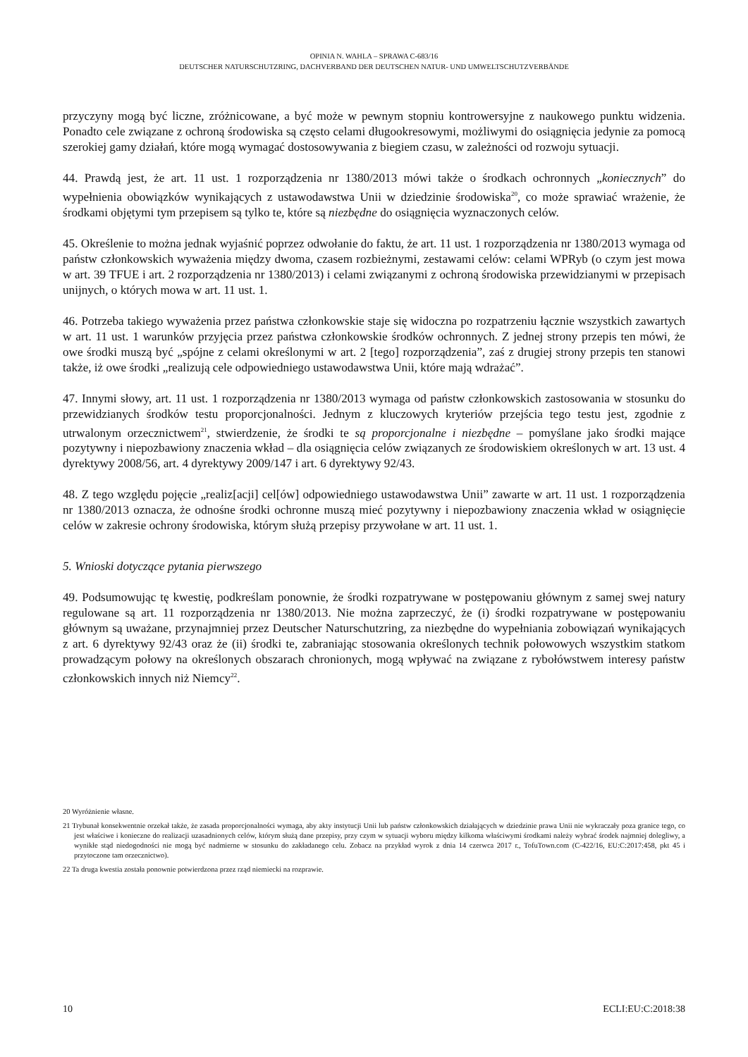OPINIA N. WAHLA – SPRAWA C-683/16
DEUTSCHER NATURSCHUTZRING, DACHVERBAND DER DEUTSCHEN NATUR- UND UMWELTSCHUTZVERBÄNDE
przyczyny mogą być liczne, zróżnicowane, a być może w pewnym stopniu kontrowersyjne z naukowego punktu widzenia. Ponadto cele związane z ochroną środowiska są często celami długookresowymi, możliwymi do osiągnięcia jedynie za pomocą szerokiej gamy działań, które mogą wymagać dostosowywania z biegiem czasu, w zależności od rozwoju sytuacji.
44. Prawdą jest, że art. 11 ust. 1 rozporządzenia nr 1380/2013 mówi także o środkach ochronnych „koniecznych” do wypełnienia obowiązków wynikających z ustawodawstwa Unii w dziedzinie środowiska<sup>20</sup>, co może sprawiać wrażenie, że środkami objętymi tym przepisem są tylko te, które są niezbędne do osiągnięcia wyznaczonych celów.
45. Określenie to można jednak wyjaśnić poprzez odwołanie do faktu, że art. 11 ust. 1 rozporządzenia nr 1380/2013 wymaga od państw członkowskich wyważenia między dwoma, czasem rozbieżnymi, zestawami celów: celami WPRyb (o czym jest mowa w art. 39 TFUE i art. 2 rozporządzenia nr 1380/2013) i celami związanymi z ochroną środowiska przewidzianymi w przepisach unijnych, o których mowa w art. 11 ust. 1.
46. Potrzeba takiego wyważenia przez państwa członkowskie staje się widoczna po rozpatrzeniu łącznie wszystkich zawartych w art. 11 ust. 1 warunków przyjęcia przez państwa członkowskie środków ochronnych. Z jednej strony przepis ten mówi, że owe środki muszą być „spójne z celami określonymi w art. 2 [tego] rozporządzenia”, zaś z drugiej strony przepis ten stanowi także, iż owe środki „realizują cele odpowiedniego ustawodawstwa Unii, które mają wdrażać”.
47. Innymi słowy, art. 11 ust. 1 rozporządzenia nr 1380/2013 wymaga od państw członkowskich zastosowania w stosunku do przewidzianych środków testu proporcjonalności. Jednym z kluczowych kryteriów przejścia tego testu jest, zgodnie z utrwalonym orzecznictwem<sup>21</sup>, stwierdzenie, że środki te są proporcjonalne i niezbędne – pomyślane jako środki mające pozytywny i niepozbawiony znaczenia wkład – dla osiągnięcia celów związanych ze środowiskiem określonych w art. 13 ust. 4 dyrektywy 2008/56, art. 4 dyrektywy 2009/147 i art. 6 dyrektywy 92/43.
48. Z tego względu pojęcie „realiz[acji] cel[ów] odpowiedniego ustawodawstwa Unii” zawarte w art. 11 ust. 1 rozporządzenia nr 1380/2013 oznacza, że odnośne środki ochronne muszą mieć pozytywny i niepozbawiony znaczenia wkład w osiągnięcie celów w zakresie ochrony środowiska, którym służą przepisy przywołane w art. 11 ust. 1.
5. Wnioski dotyczące pytania pierwszego
49. Podsumowując tę kwestię, podkreślam ponownie, że środki rozpatrywane w postępowaniu głównym z samej swej natury regulowane są art. 11 rozporządzenia nr 1380/2013. Nie można zaprzeczyć, że (i) środki rozpatrywane w postępowaniu głównym są uważane, przynajmniej przez Deutscher Naturschutzring, za niezbędne do wypełniania zobowiązań wynikających z art. 6 dyrektywy 92/43 oraz że (ii) środki te, zabraniając stosowania określonych technik połowowych wszystkim statkom prowadzącym połowy na określonych obszarach chronionych, mogą wpływać na związane z rybołówstwem interesy państw członkowskich innych niż Niemcy<sup>22</sup>.
20 Wyróżnienie własne.
21 Trybunał konsekwentnie orzekał także, że zasada proporcjonalności wymaga, aby akty instytucji Unii lub państw członkowskich działających w dziedzinie prawa Unii nie wykraczały poza granice tego, co jest właściwe i konieczne do realizacji uzasadnionych celów, którym służą dane przepisy, przy czym w sytuacji wyboru między kilkoma właściwymi środkami należy wybrać środek najmniej dolegliwy, a wynikłe stąd niedogodności nie mogą być nadmierne w stosunku do zakładanego celu. Zobacz na przykład wyrok z dnia 14 czerwca 2017 r., TofuTown.com (C-422/16, EU:C:2017:458, pkt 45 i przytoczone tam orzecznictwo).
22 Ta druga kwestia została ponownie potwierdzona przez rząd niemiecki na rozprawie.
10 ECLI:EU:C:2018:38